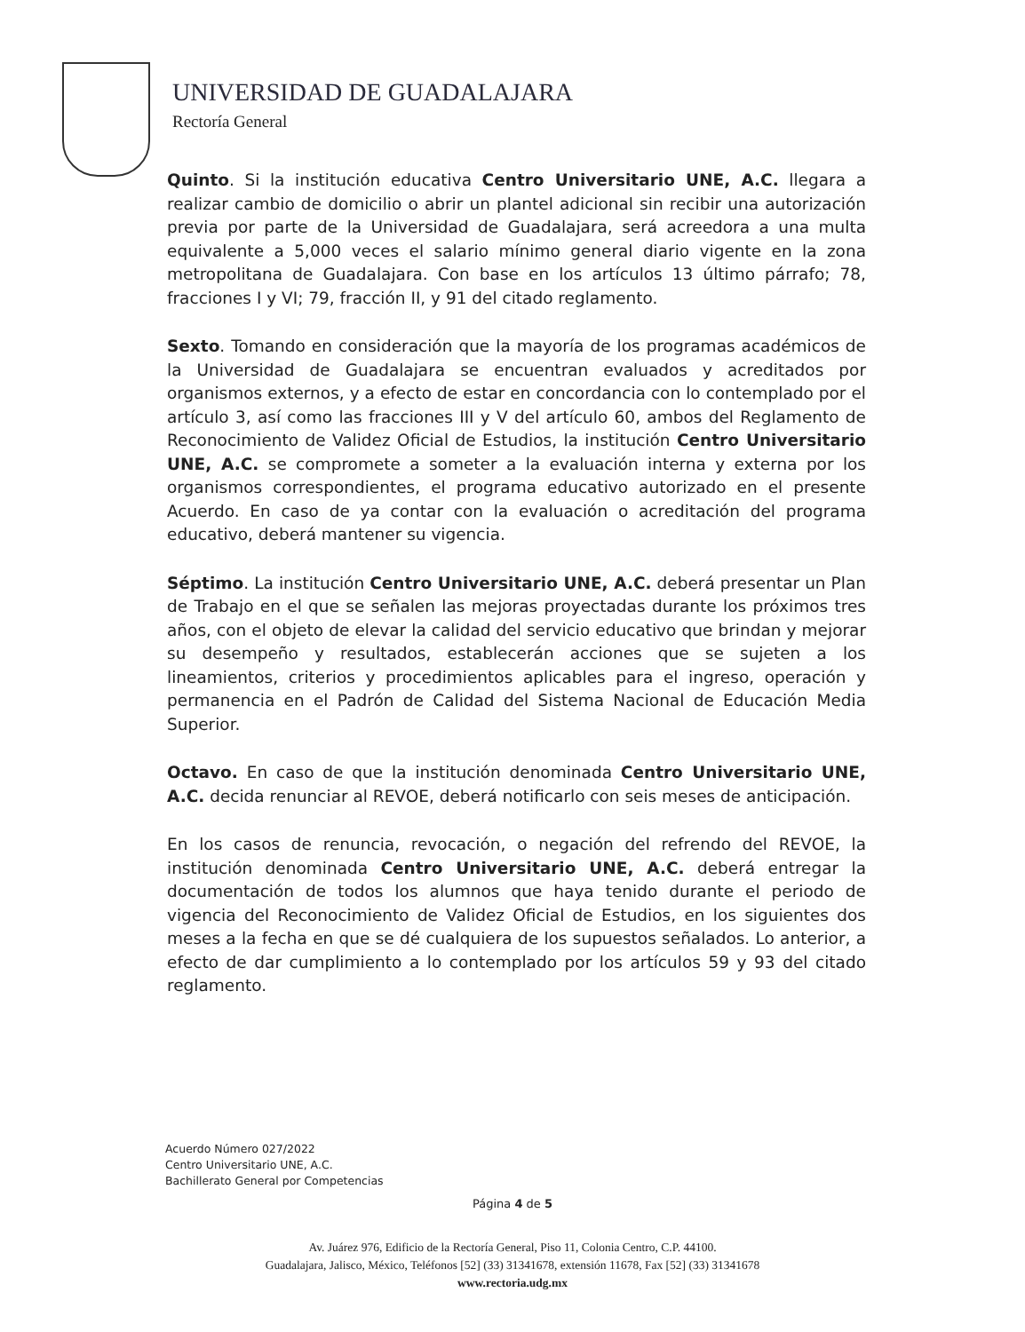UNIVERSIDAD DE GUADALAJARA
Rectoría General
Quinto. Si la institución educativa Centro Universitario UNE, A.C. llegara a realizar cambio de domicilio o abrir un plantel adicional sin recibir una autorización previa por parte de la Universidad de Guadalajara, será acreedora a una multa equivalente a 5,000 veces el salario mínimo general diario vigente en la zona metropolitana de Guadalajara. Con base en los artículos 13 último párrafo; 78, fracciones I y VI; 79, fracción II, y 91 del citado reglamento.
Sexto. Tomando en consideración que la mayoría de los programas académicos de la Universidad de Guadalajara se encuentran evaluados y acreditados por organismos externos, y a efecto de estar en concordancia con lo contemplado por el artículo 3, así como las fracciones III y V del artículo 60, ambos del Reglamento de Reconocimiento de Validez Oficial de Estudios, la institución Centro Universitario UNE, A.C. se compromete a someter a la evaluación interna y externa por los organismos correspondientes, el programa educativo autorizado en el presente Acuerdo. En caso de ya contar con la evaluación o acreditación del programa educativo, deberá mantener su vigencia.
Séptimo. La institución Centro Universitario UNE, A.C. deberá presentar un Plan de Trabajo en el que se señalen las mejoras proyectadas durante los próximos tres años, con el objeto de elevar la calidad del servicio educativo que brindan y mejorar su desempeño y resultados, establecerán acciones que se sujeten a los lineamientos, criterios y procedimientos aplicables para el ingreso, operación y permanencia en el Padrón de Calidad del Sistema Nacional de Educación Media Superior.
Octavo. En caso de que la institución denominada Centro Universitario UNE, A.C. decida renunciar al REVOE, deberá notificarlo con seis meses de anticipación.
En los casos de renuncia, revocación, o negación del refrendo del REVOE, la institución denominada Centro Universitario UNE, A.C. deberá entregar la documentación de todos los alumnos que haya tenido durante el periodo de vigencia del Reconocimiento de Validez Oficial de Estudios, en los siguientes dos meses a la fecha en que se dé cualquiera de los supuestos señalados. Lo anterior, a efecto de dar cumplimiento a lo contemplado por los artículos 59 y 93 del citado reglamento.
Acuerdo Número 027/2022
Centro Universitario UNE, A.C.
Bachillerato General por Competencias
Página 4 de 5
Av. Juárez 976, Edificio de la Rectoría General, Piso 11, Colonia Centro, C.P. 44100.
Guadalajara, Jalisco, México, Teléfonos [52] (33) 31341678, extensión 11678, Fax [52] (33) 31341678
www.rectoria.udg.mx